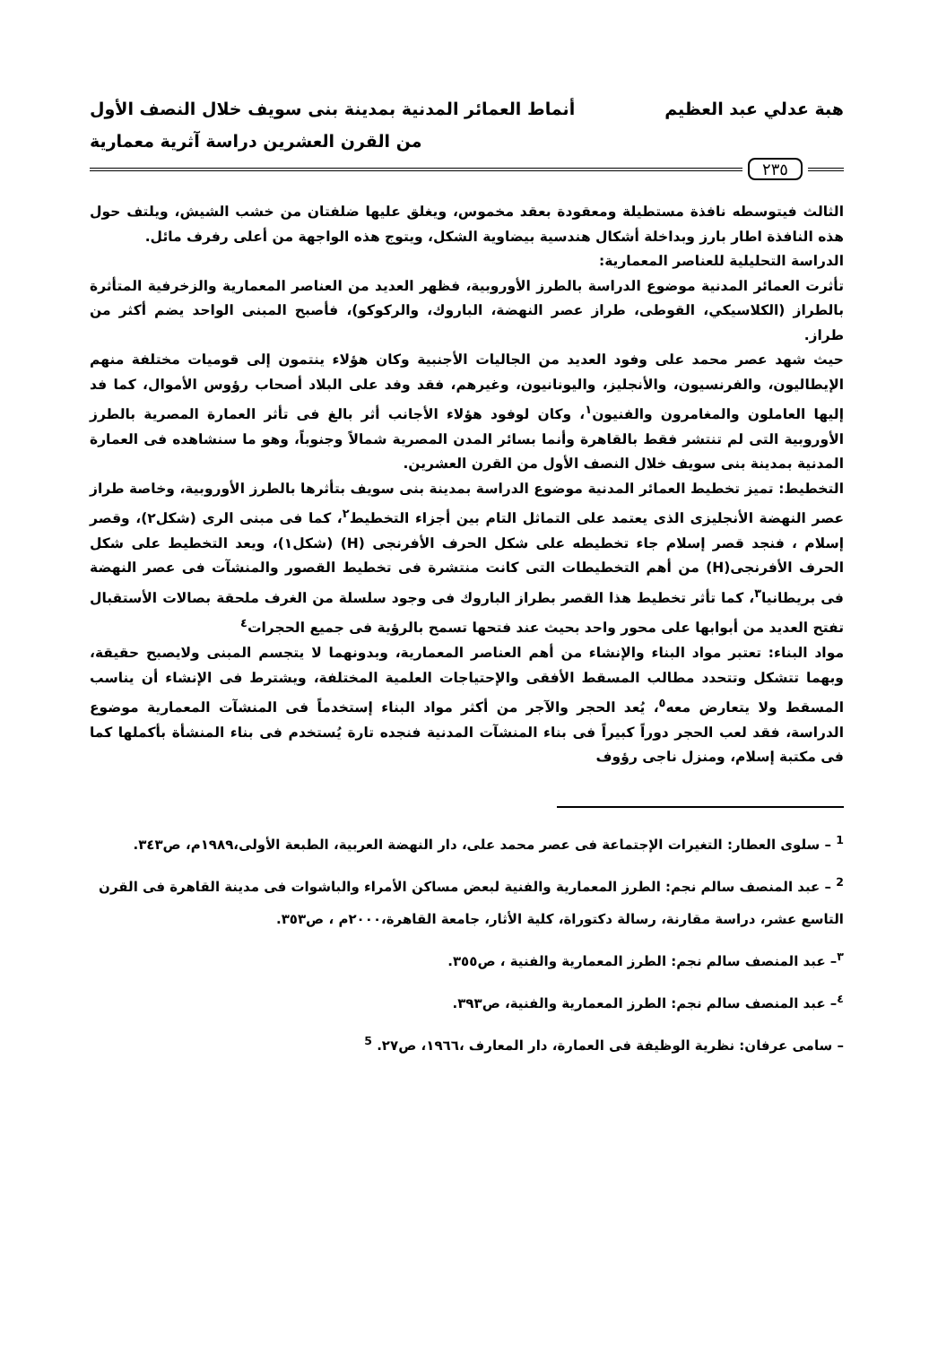هبة عدلي عبد العظيم أنماط العمائر المدنية بمدينة بنى سويف خلال النصف الأول
من القرن العشرين دراسة آثرية معمارية
٢٣٥
الثالث فيتوسطه نافذة مستطيلة ومعقودة بعقد مخموس، ويغلق عليها ضلفتان من خشب الشيش، ويلتف حول هذه النافذة اطار بارز وبداخلة أشكال هندسية بيضاوية الشكل، ويتوج هذه الواجهة من أعلى رفرف مائل.
الدراسة التحليلية للعناصر المعمارية:
تأثرت العمائر المدنية موضوع الدراسة بالطرز الأوروبية، فظهر العديد من العناصر المعمارية والزخرفية المتأثرة بالطراز (الكلاسيكي، القوطى، طراز عصر النهضة، الباروك، والركوكو)، فأصبح المبنى الواحد يضم أكثر من طراز.
حيث شهد عصر محمد على وفود العديد من الجاليات الأجنبية وكان هؤلاء ينتمون إلى قوميات مختلفة منهم الإيطاليون، والفرنسيون، والأنجليز، واليونانيون، وغيرهم، فقد وفد على البلاد أصحاب رؤوس الأموال، كما فد إليها العاملون والمغامرون والفنيون<sup>١</sup>، وكان لوفود هؤلاء الأجانب أثر بالغ فى تأثر العمارة المصرية بالطرز الأوروبية التى لم تنتشر فقط بالقاهرة وأنما بسائر المدن المصرية شمالاً وجنوباً، وهو ما سنشاهده فى العمارة المدنية بمدينة بنى سويف خلال النصف الأول من القرن العشرين.
التخطيط: تميز تخطيط العمائر المدنية موضوع الدراسة بمدينة بنى سويف بتأثرها بالطرز الأوروبية، وخاصة طراز عصر النهضة الأنجليزى الذى يعتمد على التماثل التام بين أجزاء التخطيط<sup>٢</sup>، كما فى مبنى الرى (شكل٢)، وقصر إسلام ، فنجد قصر إسلام جاء تخطيطه على شكل الحرف الأفرنجى (H) (شكل١)، ويعد التخطيط على شكل الحرف الأفرنجى(H) من أهم التخطيطات التى كانت منتشرة فى تخطيط القصور والمنشآت فى عصر النهضة فى بريطانيا<sup>٣</sup>، كما تأثر تخطيط هذا القصر بطراز الباروك فى وجود سلسلة من الغرف ملحقة بصالات الأستقبال تفتح العديد من أبوابها على محور واحد بحيث عند فتحها تسمح بالرؤية فى جميع الحجرات<sup>٤</sup>
مواد البناء: تعتبر مواد البناء والإنشاء من أهم العناصر المعمارية، وبدونهما لا يتجسم المبنى ولايصبح حقيقة، وبهما تتشكل وتتحدد مطالب المسقط الأفقى والإحتياجات العلمية المختلفة، ويشترط فى الإنشاء أن يناسب المسقط ولا يتعارض معه<sup>٥</sup>، يُعد الحجر والآجر من أكثر مواد البناء إستخدماً فى المنشآت المعمارية موضوع الدراسة، فقد لعب الحجر دوراً كبيراً فى بناء المنشآت المدنية فنجده تارة يُستخدم فى بناء المنشأة بأكملها كما فى مكتبة إسلام، ومنزل ناجى رؤوف
<sup>1</sup> – سلوى العطار: التغيرات الإجتماعة فى عصر محمد على، دار النهضة العربية، الطبعة الأولى،١٩٨٩م، ص٣٤٣.
<sup>2</sup> – عبد المنصف سالم نجم: الطرز المعمارية والفنية لبعض مساكن الأمراء والباشوات فى مدينة القاهرة فى القرن التاسع عشر، دراسة مقارنة، رسالة دكتوراة، كلية الأثار، جامعة القاهرة،٢٠٠٠م ، ص٣٥٣.
<sup>٣</sup>– عبد المنصف سالم نجم: الطرز المعمارية والفنية ، ص٣٥٥.
<sup>٤</sup>– عبد المنصف سالم نجم: الطرز المعمارية والفنية، ص٣٩٣.
– سامى عرفان: نظرية الوظيفة فى العمارة، دار المعارف ،١٩٦٦، ص٢٧. <sup>5</sup>